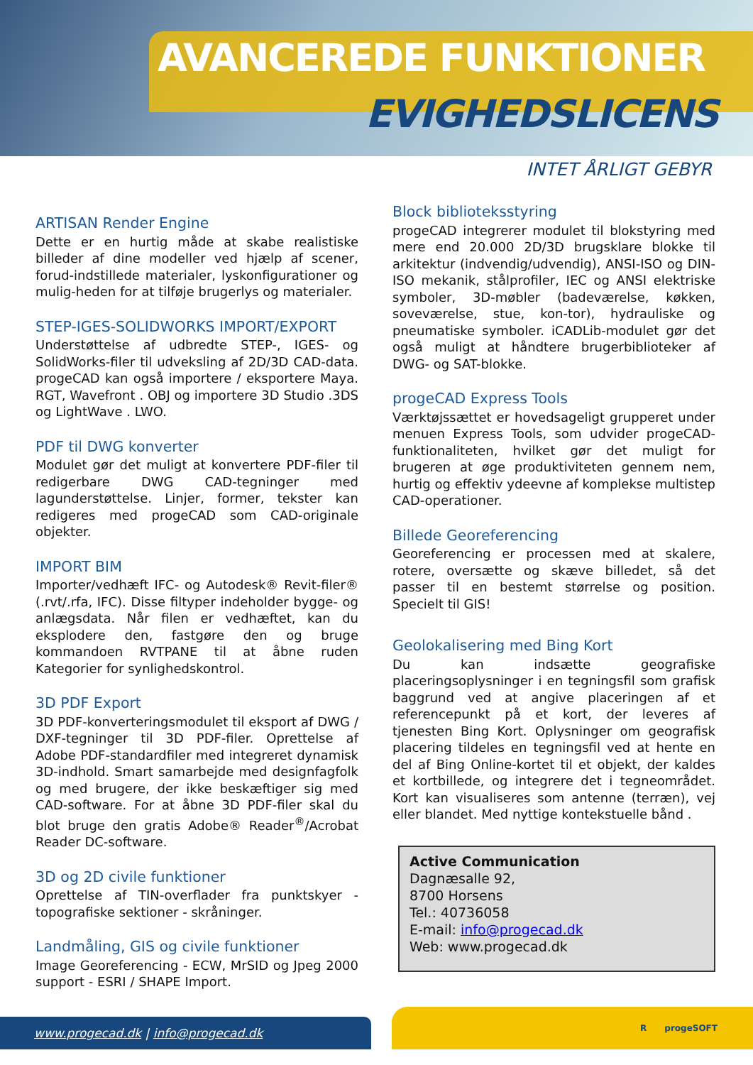AVANCEREDE FUNKTIONER
EVIGHEDSLICENS
INTET ÅRLIGT GEBYR
ARTISAN Render Engine
Dette er en hurtig måde at skabe realistiske billeder af dine modeller ved hjælp af scener, forud-indstillede materialer, lyskonfigurationer og mulig-heden for at tilføje brugerlys og materialer.
STEP-IGES-SOLIDWORKS IMPORT/EXPORT
Understøttelse af udbredte STEP-, IGES- og SolidWorks-filer til udveksling af 2D/3D CAD-data. progeCAD kan også importere / eksportere Maya. RGT, Wavefront . OBJ og importere 3D Studio .3DS og LightWave . LWO.
PDF til DWG konverter
Modulet gør det muligt at konvertere PDF-filer til redigerbare DWG CAD-tegninger med lagunderstøttelse. Linjer, former, tekster kan redigeres med progeCAD som CAD-originale objekter.
IMPORT BIM
Importer/vedhæft IFC- og Autodesk® Revit-filer® (.rvt/.rfa, IFC). Disse filtyper indeholder bygge- og anlægsdata. Når filen er vedhæftet, kan du eksplodere den, fastgøre den og bruge kommandoen RVTPANE til at åbne ruden Kategorier for synlighedskontrol.
3D PDF Export
3D PDF-konverteringsmodulet til eksport af DWG / DXF-tegninger til 3D PDF-filer. Oprettelse af Adobe PDF-standardfiler med integreret dynamisk 3D-indhold. Smart samarbejde med designfagfolk og med brugere, der ikke beskæftiger sig med CAD-software. For at åbne 3D PDF-filer skal du blot bruge den gratis Adobe® Reader<sup>®</sup>/Acrobat Reader DC-software.
3D og 2D civile funktioner
Oprettelse af TIN-overflader fra punktskyer - topografiske sektioner - skråninger.
Landmåling, GIS og civile funktioner
Image Georeferencing - ECW, MrSID og Jpeg 2000 support - ESRI / SHAPE Import.
Block biblioteksstyring
progeCAD integrerer modulet til blokstyring med mere end 20.000 2D/3D brugsklare blokke til arkitektur (indvendig/udvendig), ANSI-ISO og DIN-ISO mekanik, stålprofiler, IEC og ANSI elektriske symboler, 3D-møbler (badeværelse, køkken, soveværelse, stue, kon-tor), hydrauliske og pneumatiske symboler. iCADLib-modulet gør det også muligt at håndtere brugerbiblioteker af DWG- og SAT-blokke.
progeCAD Express Tools
Værktøjssættet er hovedsageligt grupperet under menuen Express Tools, som udvider progeCAD-funktionaliteten, hvilket gør det muligt for brugeren at øge produktiviteten gennem nem, hurtig og effektiv ydeevne af komplekse multistep CAD-operationer.
Billede Georeferencing
Georeferencing er processen med at skalere, rotere, oversætte og skæve billedet, så det passer til en bestemt størrelse og position. Specielt til GIS!
Geolokalisering med Bing Kort
Du kan indsætte geografiske placeringsoplysninger i en tegningsfil som grafisk baggrund ved at angive placeringen af et referencepunkt på et kort, der leveres af tjenesten Bing Kort. Oplysninger om geografisk placering tildeles en tegningsfil ved at hente en del af Bing Online-kortet til et objekt, der kaldes et kortbillede, og integrere det i tegneområdet. Kort kan visualiseres som antenne (terræn), vej eller blandet. Med nyttige kontekstuelle bånd .
Active Communication
Dagnæsalle 92,
8700 Horsens
Tel.: 40736058
E-mail: info@progecad.dk
Web: www.progecad.dk
www.progecad.dk | info@progecad.dk
R progeSOFT